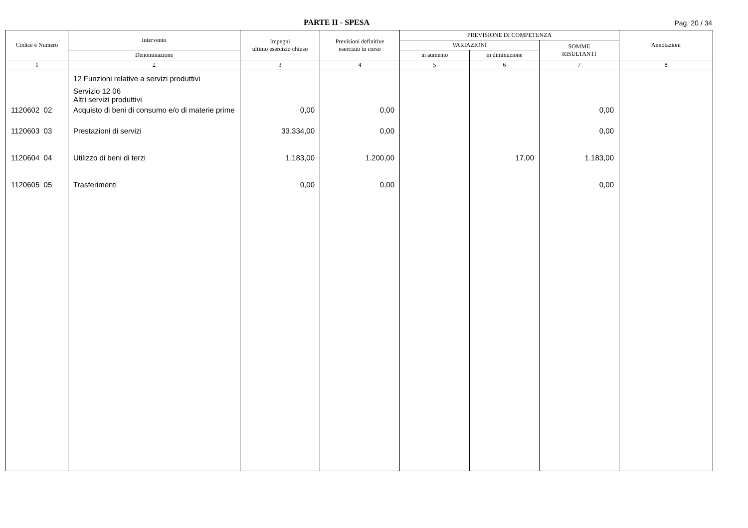PARTE II - SPESA Pag. 20 / 34
| Codice e Numero | Intervento | Impegni ultimo esercizio chiuso | Previsioni definitive esercizio in corso | PREVISIONE DI COMPETENZA | | | Annotazioni |
| --- | --- | --- | --- | --- | --- | --- | --- |
| | | | | VARIAZIONI | | SOMME RISULTANTI | |
| | Denominazione | | | in aumento | in diminuzione | | |
| 1 | 2 | 3 | 4 | 5 | 6 | 7 | 8 |
| | 12 Funzioni relative a servizi produttivi Servizio 12 06 Altri servizi produttivi | | | | | | |
| 1120602 02 | Acquisto di beni di consumo e/o di materie prime | 0,00 | 0,00 | | | 0,00 | |
| 1120603 03 | Prestazioni di servizi | 33.334,00 | 0,00 | | | 0,00 | |
| 1120604 04 | Utilizzo di beni di terzi | 1.183,00 | 1.200,00 | | 17,00 | 1.183,00 | |
| 1120605 05 | Trasferimenti | 0,00 | 0,00 | | | 0,00 | |